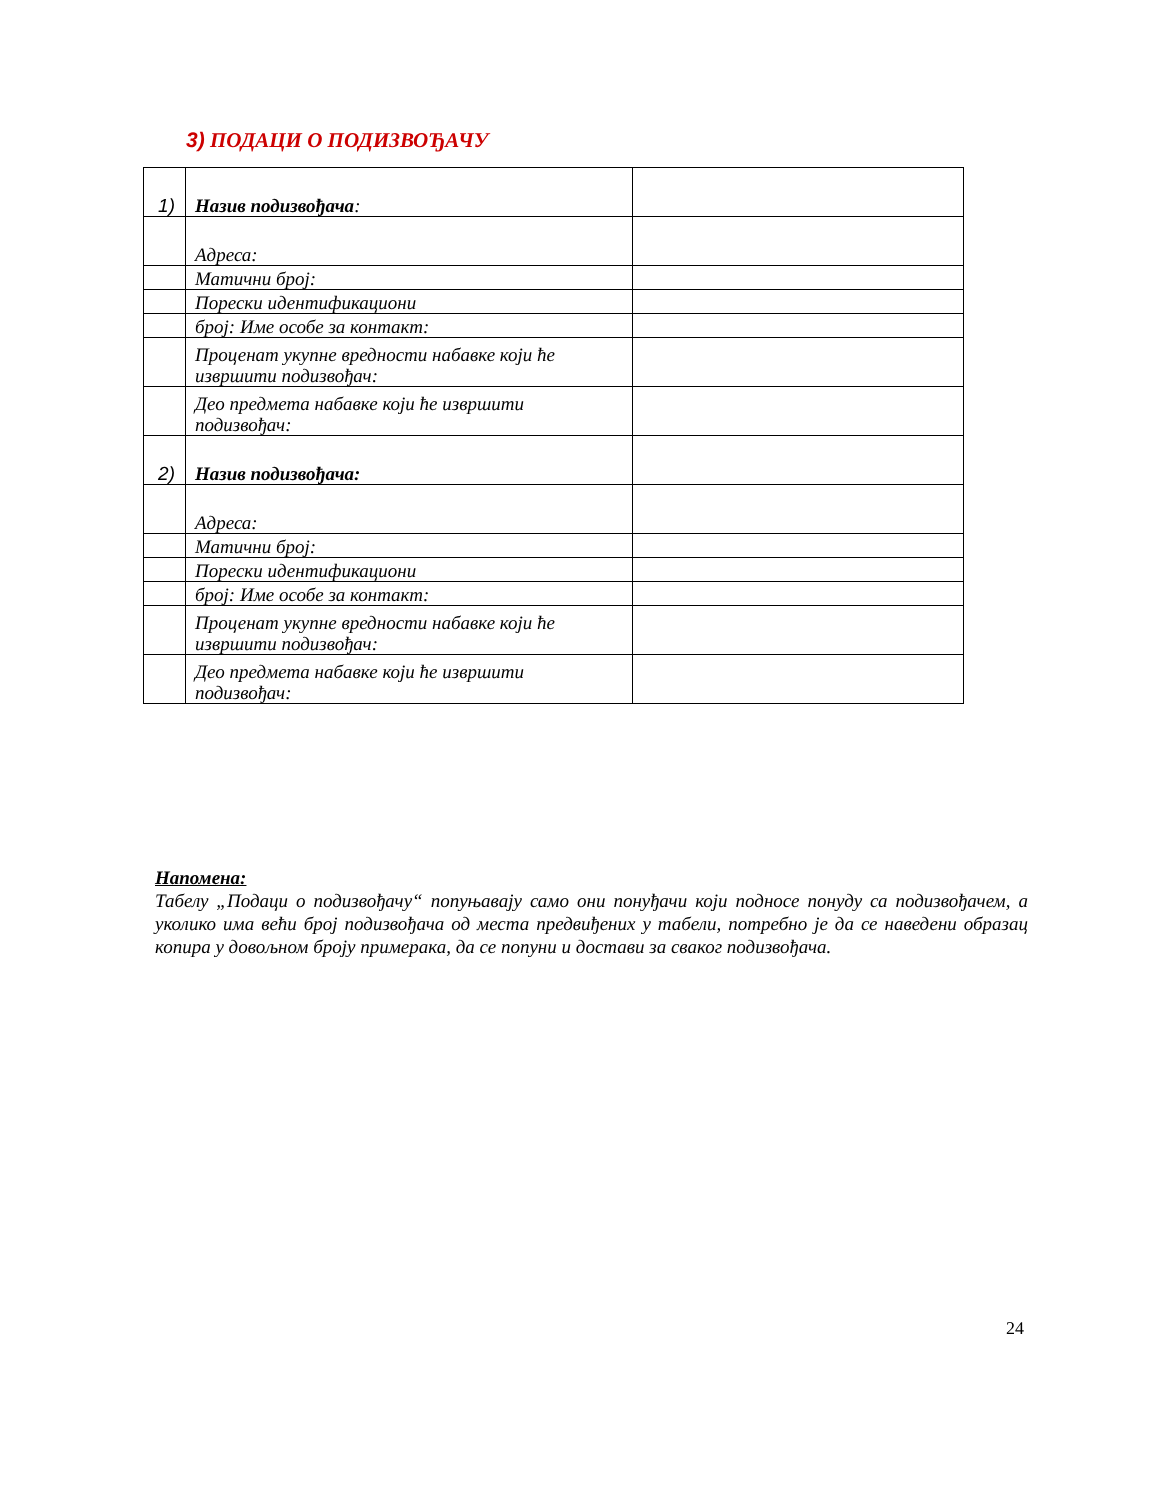3) ПОДАЦИ О ПОДИЗВОЂАЧУ
| 1) | Назив подизвођача : | |
| | Адреса: | |
| | Матични број: | |
| | Порески идентификациони | |
| | број: Име особе за контакт: | |
| | Проценат укупне вредности набавке који ће извршити подизвођач: | |
| | Део предмета набавке који ће извршити подизвођач: | |
| 2) | Назив подизвођача: | |
| | Адреса: | |
| | Матични број: | |
| | Порески идентификациони | |
| | број: Име особе за контакт: | |
| | Проценат укупне вредности набавке који ће извршити подизвођач: | |
| | Део предмета набавке који ће извршити подизвођач: | |
Напомена:
Табелу „Подаци о подизвођачу“ попуњавају само они понуђачи који подносе понуду са подизвођачем, а уколико има већи број подизвођача од места предвиђених у табели, потребно је да се наведени образац копира у довољном броју примерака, да се попуни и достави за сваког подизвођача.
24